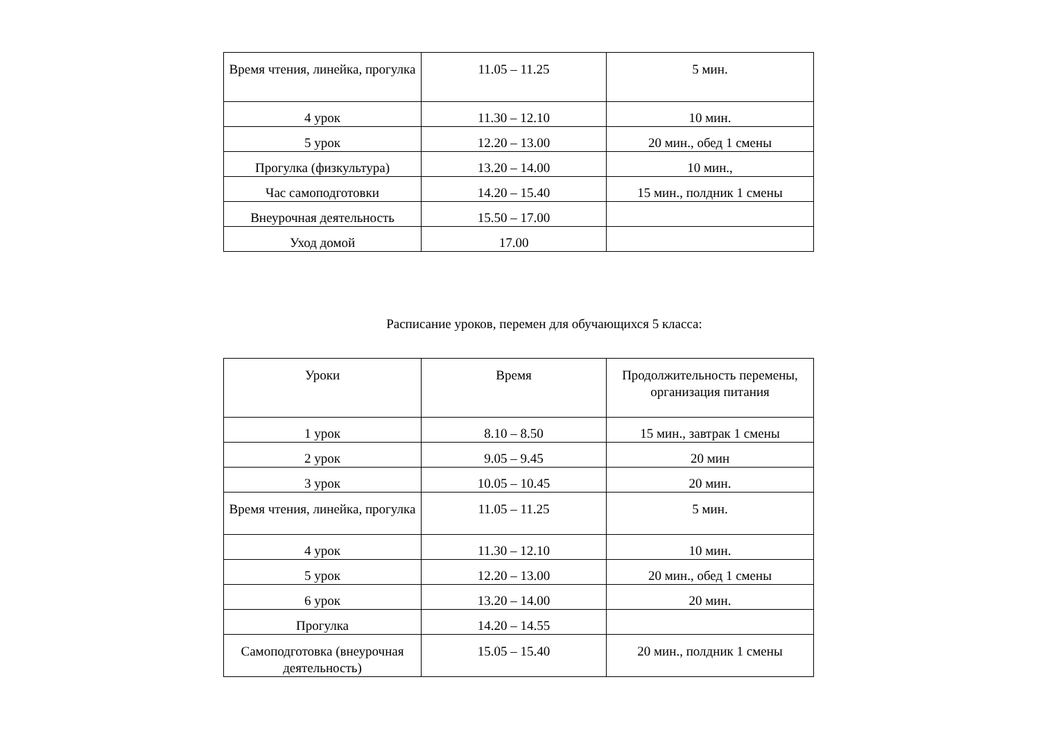| Время чтения, линейка, прогулка | 11.05 – 11.25 | 5 мин. |
| 4 урок | 11.30 – 12.10 | 10 мин. |
| 5 урок | 12.20 – 13.00 | 20 мин., обед 1 смены |
| Прогулка (физкультура) | 13.20 – 14.00 | 10 мин., |
| Час самоподготовки | 14.20 – 15.40 | 15 мин., полдник 1 смены |
| Внеурочная деятельность | 15.50 – 17.00 | |
| Уход домой | 17.00 | |
Расписание уроков, перемен для обучающихся 5 класса:
| Уроки | Время | Продолжительность перемены, организация питания |
| 1 урок | 8.10 – 8.50 | 15 мин., завтрак 1 смены |
| 2 урок | 9.05 – 9.45 | 20 мин |
| 3 урок | 10.05 – 10.45 | 20 мин. |
| Время чтения, линейка, прогулка | 11.05 – 11.25 | 5 мин. |
| 4 урок | 11.30 – 12.10 | 10 мин. |
| 5 урок | 12.20 – 13.00 | 20 мин., обед 1 смены |
| 6 урок | 13.20 – 14.00 | 20 мин. |
| Прогулка | 14.20 – 14.55 | |
| Самоподготовка (внеурочная деятельность) | 15.05 – 15.40 | 20 мин., полдник 1 смены |